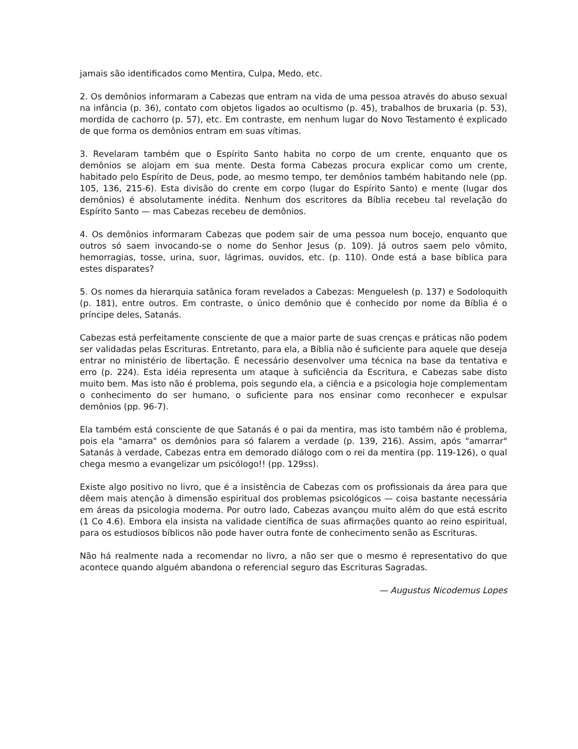jamais são identificados como Mentira, Culpa, Medo, etc.
2. Os demônios informaram a Cabezas que entram na vida de uma pessoa através do abuso sexual na infância (p. 36), contato com objetos ligados ao ocultismo (p. 45), trabalhos de bruxaria (p. 53), mordida de cachorro (p. 57), etc. Em contraste, em nenhum lugar do Novo Testamento é explicado de que forma os demônios entram em suas vítimas.
3. Revelaram também que o Espírito Santo habita no corpo de um crente, enquanto que os demônios se alojam em sua mente. Desta forma Cabezas procura explicar como um crente, habitado pelo Espírito de Deus, pode, ao mesmo tempo, ter demônios também habitando nele (pp. 105, 136, 215-6). Esta divisão do crente em corpo (lugar do Espírito Santo) e mente (lugar dos demônios) é absolutamente inédita. Nenhum dos escritores da Bíblia recebeu tal revelação do Espírito Santo — mas Cabezas recebeu de demônios.
4. Os demônios informaram Cabezas que podem sair de uma pessoa num bocejo, enquanto que outros só saem invocando-se o nome do Senhor Jesus (p. 109). Já outros saem pelo vômito, hemorragias, tosse, urina, suor, lágrimas, ouvidos, etc. (p. 110). Onde está a base bíblica para estes disparates?
5. Os nomes da hierarquia satânica foram revelados a Cabezas: Menguelesh (p. 137) e Sodoloquith (p. 181), entre outros. Em contraste, o único demônio que é conhecido por nome da Bíblia é o príncipe deles, Satanás.
Cabezas está perfeitamente consciente de que a maior parte de suas crenças e práticas não podem ser validadas pelas Escrituras. Entretanto, para ela, a Bíblia não é suficiente para aquele que deseja entrar no ministério de libertação. É necessário desenvolver uma técnica na base da tentativa e erro (p. 224). Esta idéia representa um ataque à suficiência da Escritura, e Cabezas sabe disto muito bem. Mas isto não é problema, pois segundo ela, a ciência e a psicologia hoje complementam o conhecimento do ser humano, o suficiente para nos ensinar como reconhecer e expulsar demônios (pp. 96-7).
Ela também está consciente de que Satanás é o pai da mentira, mas isto também não é problema, pois ela "amarra" os demônios para só falarem a verdade (p. 139, 216). Assim, após "amarrar" Satanás à verdade, Cabezas entra em demorado diálogo com o rei da mentira (pp. 119-126), o qual chega mesmo a evangelizar um psicólogo!! (pp. 129ss).
Existe algo positivo no livro, que é a insistência de Cabezas com os profissionais da área para que dêem mais atenção à dimensão espiritual dos problemas psicológicos — coisa bastante necessária em áreas da psicologia moderna. Por outro lado, Cabezas avançou muito além do que está escrito (1 Co 4.6). Embora ela insista na validade científica de suas afirmações quanto ao reino espiritual, para os estudiosos bíblicos não pode haver outra fonte de conhecimento senão as Escrituras.
Não há realmente nada a recomendar no livro, a não ser que o mesmo é representativo do que acontece quando alguém abandona o referencial seguro das Escrituras Sagradas.
— Augustus Nicodemus Lopes